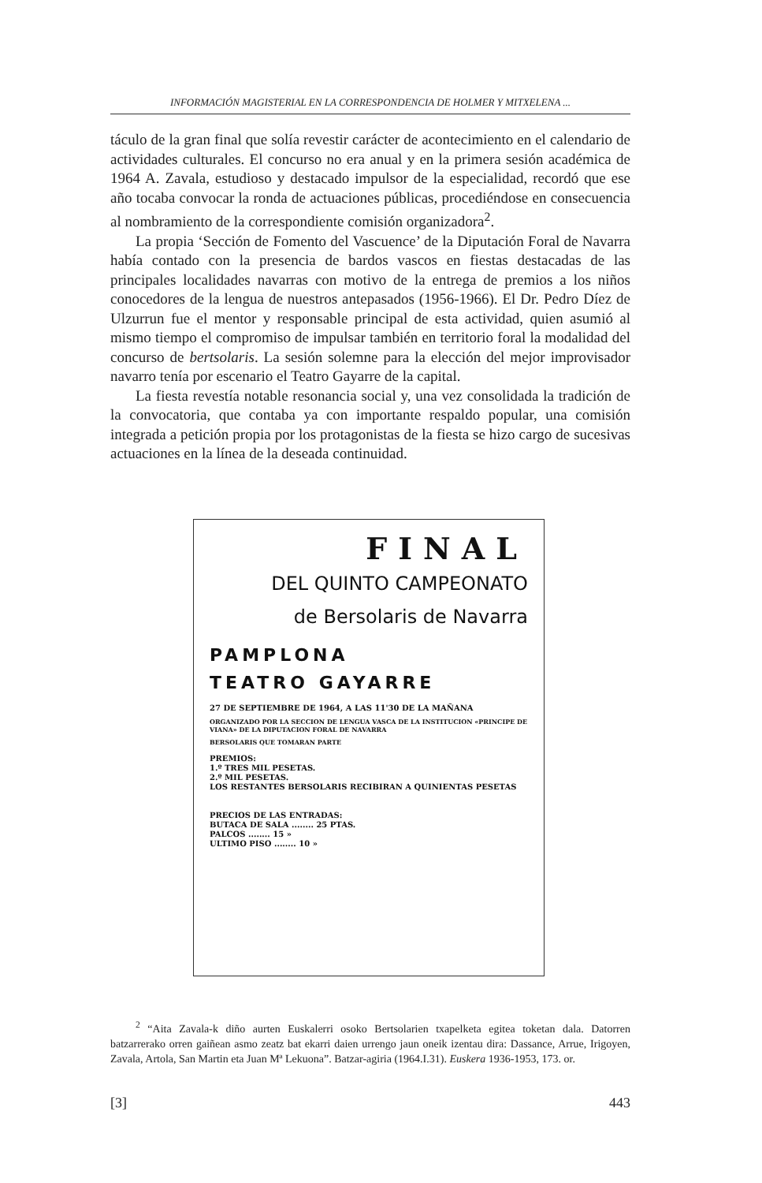INFORMACIÓN MAGISTERIAL EN LA CORRESPONDENCIA DE HOLMER Y MITXELENA ...
táculo de la gran final que solía revestir carácter de acontecimiento en el calendario de actividades culturales. El concurso no era anual y en la primera sesión académica de 1964 A. Zavala, estudioso y destacado impulsor de la especialidad, recordó que ese año tocaba convocar la ronda de actuaciones públicas, procediéndose en consecuencia al nombramiento de la correspondiente comisión organizadora<sup>2</sup>.
La propia ‘Sección de Fomento del Vascuence’ de la Diputación Foral de Navarra había contado con la presencia de bardos vascos en fiestas destacadas de las principales localidades navarras con motivo de la entrega de premios a los niños conocedores de la lengua de nuestros antepasados (1956-1966). El Dr. Pedro Díez de Ulzurrun fue el mentor y responsable principal de esta actividad, quien asumió al mismo tiempo el compromiso de impulsar también en territorio foral la modalidad del concurso de bertsolaris. La sesión solemne para la elección del mejor improvisador navarro tenía por escenario el Teatro Gayarre de la capital.
La fiesta revestía notable resonancia social y, una vez consolidada la tradición de la convocatoria, que contaba ya con importante respaldo popular, una comisión integrada a petición propia por los protagonistas de la fiesta se hizo cargo de sucesivas actuaciones en la línea de la deseada continuidad.
FINAL
DEL QUINTO CAMPEONATO
de Bersolaris de Navarra
PAMPLONA
TEATRO GAYARRE
27 DE SEPTIEMBRE DE 1964, A LAS 11'30 DE LA MAÑANA
ORGANIZADO POR LA SECCION DE LENGUA VASCA DE LA INSTITUCION «PRINCIPE DE VIANA» DE LA DIPUTACION FORAL DE NAVARRA
BERSOLARIS QUE TOMARAN PARTE
PREMIOS:
1.º TRES MIL PESETAS.
2.º MIL PESETAS.
LOS RESTANTES BERSOLARIS RECIBIRAN A QUINIENTAS PESETAS
PRECIOS DE LAS ENTRADAS:
BUTACA DE SALA ........ 25 PTAS.
PALCOS ........ 15 »
ULTIMO PISO ........ 10 »
<sup>2</sup> “Aita Zavala-k diño aurten Euskalerri osoko Bertsolarien txapelketa egitea toketan dala. Datorren batzarrerako orren gaiñean asmo zeatz bat ekarri daien urrengo jaun oneik izentau dira: Dassance, Arrue, Irigoyen, Zavala, Artola, San Martin eta Juan Mª Lekuona”. Batzar-agiria (1964.I.31). Euskera 1936-1953, 173. or.
[3] 443